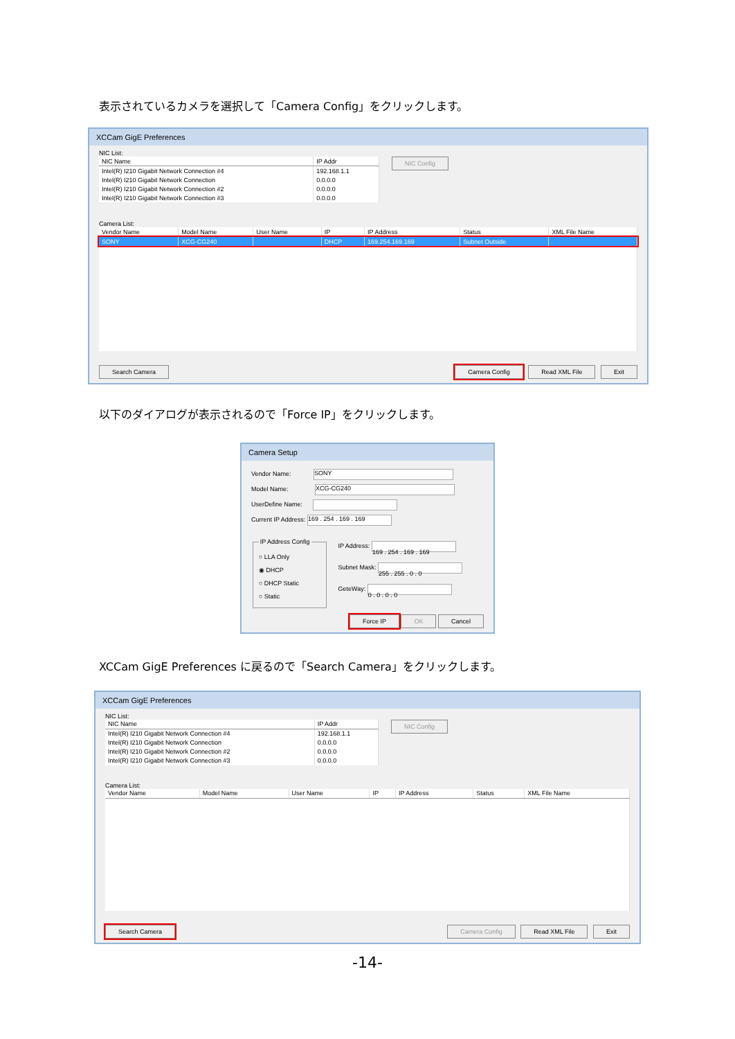表示されているカメラを選択して「Camera Config」をクリックします。
XCCam GigE Preferences
NIC List:
| NIC Name | IP Addr |
| --- | --- |
| Intel(R) I210 Gigabit Network Connection #4 | 192.168.1.1 |
| Intel(R) I210 Gigabit Network Connection | 0.0.0.0 |
| Intel(R) I210 Gigabit Network Connection #2 | 0.0.0.0 |
| Intel(R) I210 Gigabit Network Connection #3 | 0.0.0.0 |
NIC Config
Camera List:
| Vendor Name | Model Name | User Name | IP | IP Address | Status | XML File Name |
| --- | --- | --- | --- | --- | --- | --- |
| SONY | XCG-CG240 | | DHCP | 169.254.169.169 | Subnet Outside | |
Search Camera Camera Config Read XML File Exit
以下のダイアログが表示されるので「Force IP」をクリックします。
Camera Setup
Vendor Name: SONY
Model Name: XCG-CG240
UserDefine Name:
Current IP Address: 169 . 254 . 169 . 169
IP Address Config○ LLA Only
◉ DHCP
○ DHCP Static
○ Static
IP Address: 169 . 254 . 169 . 169
Subnet Mask: 255 . 255 . 0 . 0
GeteWay: 0 . 0 . 0 . 0
Force IP OK Cancel
XCCam GigE Preferences に戻るので「Search Camera」をクリックします。
XCCam GigE Preferences
NIC List:
| NIC Name | IP Addr |
| --- | --- |
| Intel(R) I210 Gigabit Network Connection #4 | 192.168.1.1 |
| Intel(R) I210 Gigabit Network Connection | 0.0.0.0 |
| Intel(R) I210 Gigabit Network Connection #2 | 0.0.0.0 |
| Intel(R) I210 Gigabit Network Connection #3 | 0.0.0.0 |
NIC Config
Camera List:
| Vendor Name | Model Name | User Name | IP | IP Address | Status | XML File Name |
| --- | --- | --- | --- | --- | --- | --- |
Search Camera Camera Config Read XML File Exit
-14-